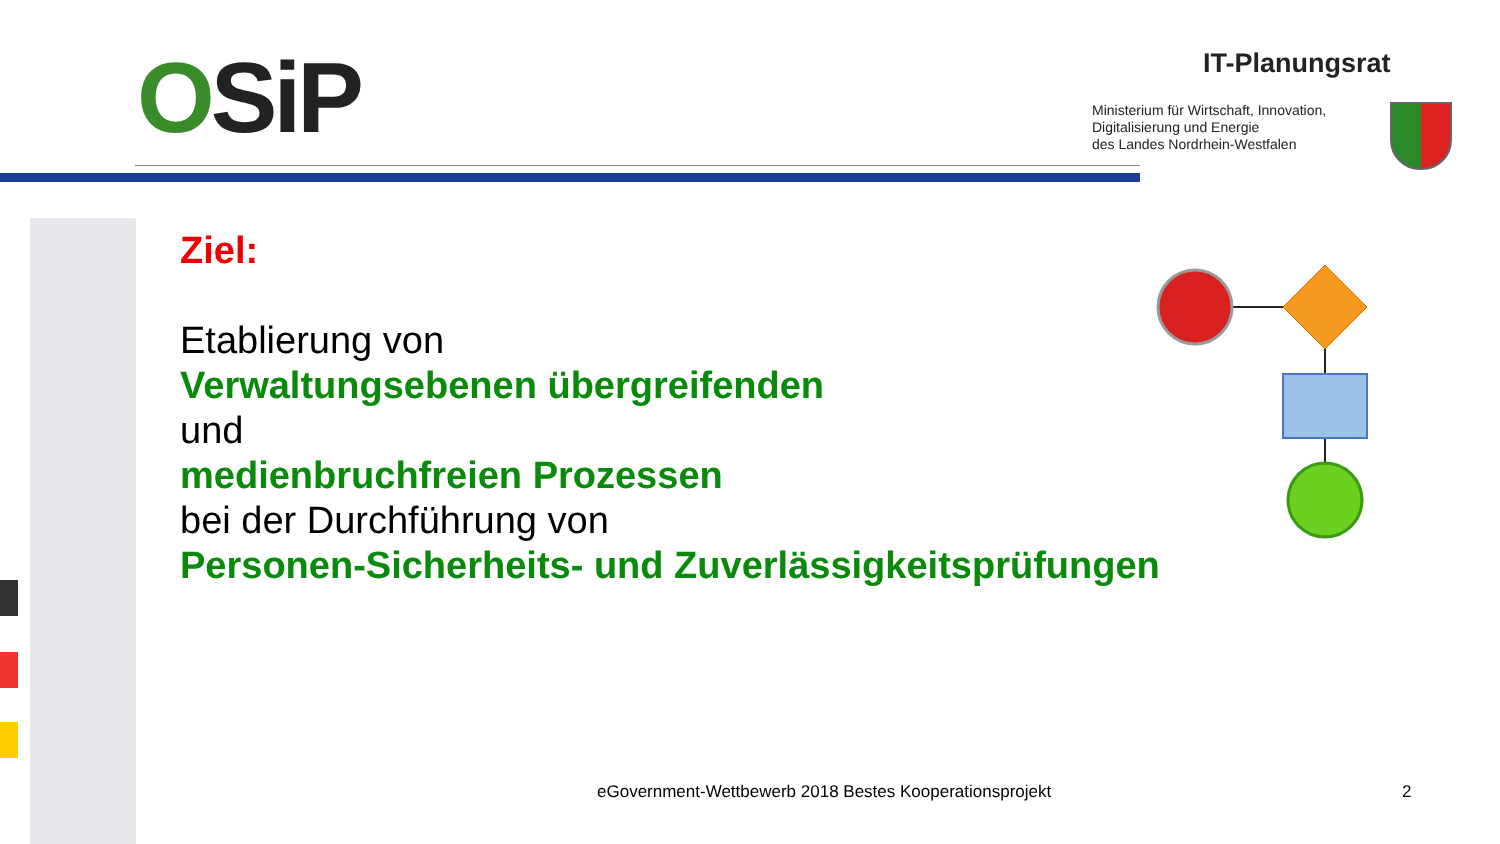OSiP IT-Planungsrat
Ministerium für Wirtschaft, Innovation,
Digitalisierung und Energie
des Landes Nordrhein-Westfalen
Ziel:
Etablierung von
Verwaltungsebenen übergreifenden
und
medienbruchfreien Prozessen
bei der Durchführung von
Personen-Sicherheits- und Zuverlässigkeitsprüfungen
eGovernment-Wettbewerb 2018 Bestes Kooperationsprojekt
2